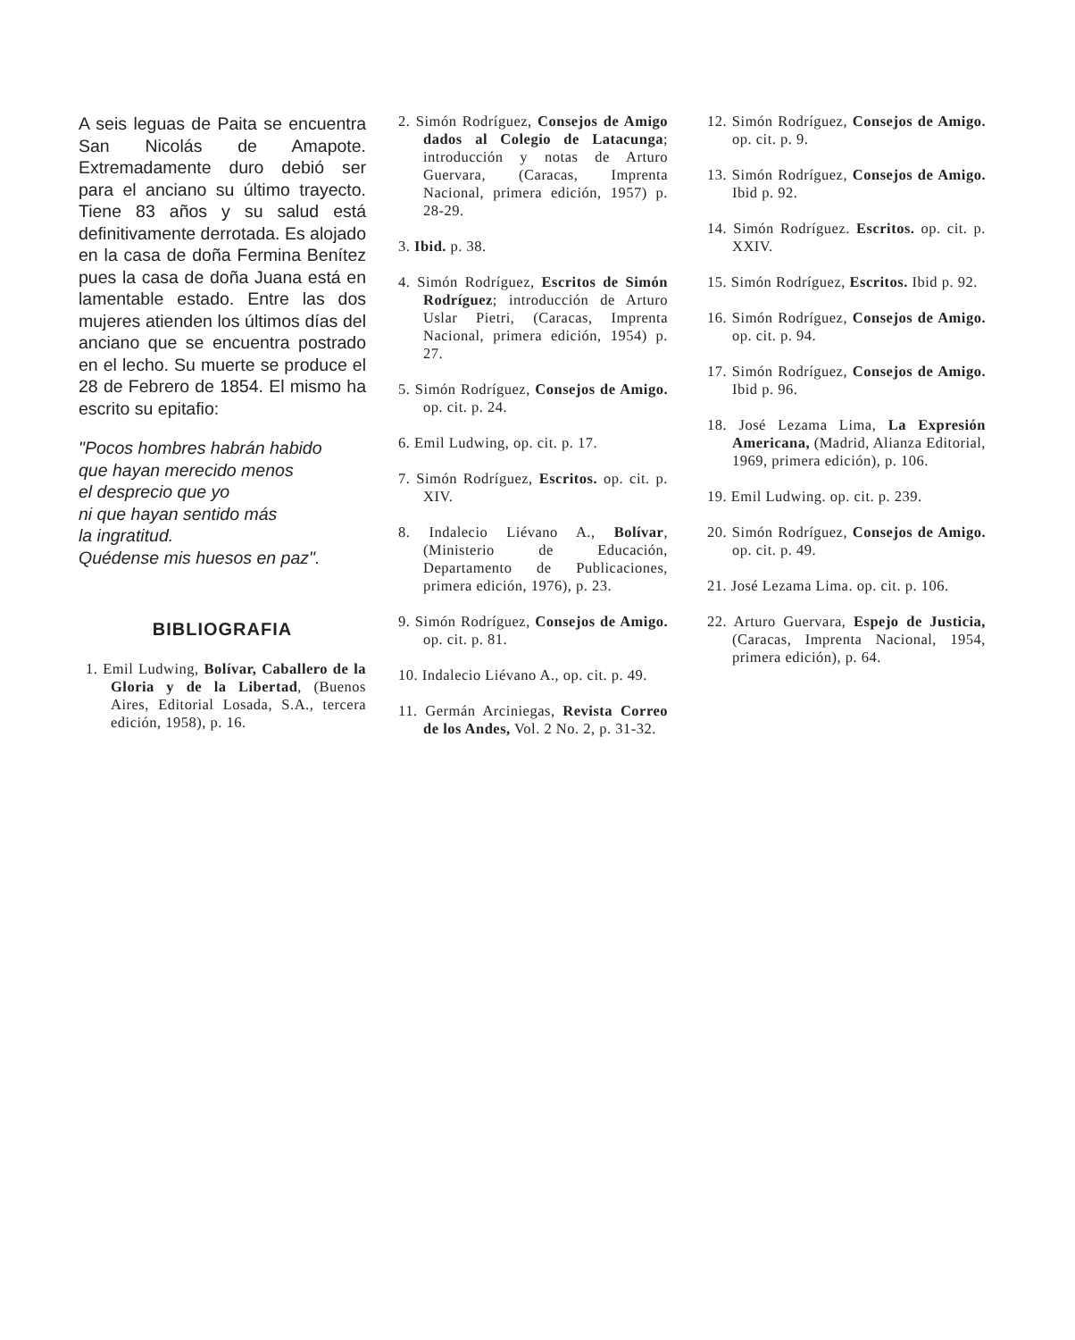A seis leguas de Paita se encuentra San Nicolás de Amapote. Extremadamente duro debió ser para el anciano su último trayecto. Tiene 83 años y su salud está definitivamente derrotada. Es alojado en la casa de doña Fermina Benítez pues la casa de doña Juana está en lamentable estado. Entre las dos mujeres atienden los últimos días del anciano que se encuentra postrado en el lecho. Su muerte se produce el 28 de Febrero de 1854. El mismo ha escrito su epitafio:
"Pocos hombres habrán habido
que hayan merecido menos
el desprecio que yo
ni que hayan sentido más
la ingratitud.
Quédense mis huesos en paz".
BIBLIOGRAFIA
1. Emil Ludwing, Bolívar, Caballero de la Gloria y de la Libertad, (Buenos Aires, Editorial Losada, S.A., tercera edición, 1958), p. 16.
2. Simón Rodríguez, Consejos de Amigo dados al Colegio de Latacunga; introducción y notas de Arturo Guervara, (Caracas, Imprenta Nacional, primera edición, 1957) p. 28-29.
3. Ibid. p. 38.
4. Simón Rodríguez, Escritos de Simón Rodríguez; introducción de Arturo Uslar Pietri, (Caracas, Imprenta Nacional, primera edición, 1954) p. 27.
5. Simón Rodríguez, Consejos de Amigo. op. cit. p. 24.
6. Emil Ludwing, op. cit. p. 17.
7. Simón Rodríguez, Escritos. op. cit. p. XIV.
8. Indalecio Liévano A., Bolívar, (Ministerio de Educación, Departamento de Publicaciones, primera edición, 1976), p. 23.
9. Simón Rodríguez, Consejos de Amigo. op. cit. p. 81.
10. Indalecio Liévano A., op. cit. p. 49.
11. Germán Arciniegas, Revista Correo de los Andes, Vol. 2 No. 2, p. 31-32.
12. Simón Rodríguez, Consejos de Amigo. op. cit. p. 9.
13. Simón Rodríguez, Consejos de Amigo. Ibid p. 92.
14. Simón Rodríguez. Escritos. op. cit. p. XXIV.
15. Simón Rodríguez, Escritos. Ibid p. 92.
16. Simón Rodríguez, Consejos de Amigo. op. cit. p. 94.
17. Simón Rodríguez, Consejos de Amigo. Ibid p. 96.
18. José Lezama Lima, La Expresión Americana, (Madrid, Alianza Editorial, 1969, primera edición), p. 106.
19. Emil Ludwing. op. cit. p. 239.
20. Simón Rodríguez, Consejos de Amigo. op. cit. p. 49.
21. José Lezama Lima. op. cit. p. 106.
22. Arturo Guervara, Espejo de Justicia, (Caracas, Imprenta Nacional, 1954, primera edición), p. 64.